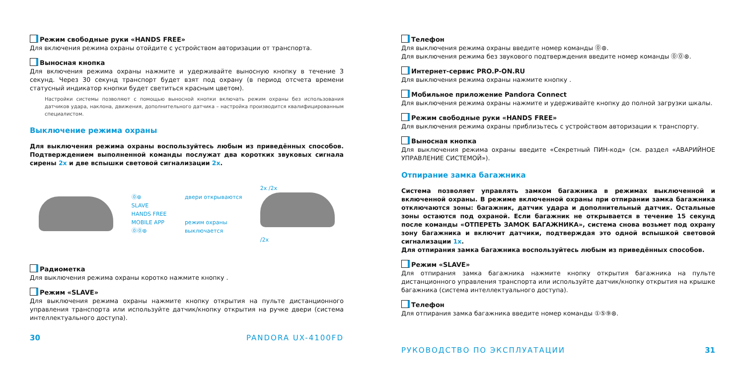Режим свободные руки «HANDS FREE»
Для включения режима охраны отойдите с устройством авторизации от транспорта.
Выносная кнопка
Для включения режима охраны нажмите и удерживайте выносную кнопку в течение 3 секунд. Через 30 секунд транспорт будет взят под охрану (в период отсчета времени статусный индикатор кнопки будет светиться красным цветом).
Настройки системы позволяют с помощью выносной кнопки включать режим охраны без использования датчиков удара, наклона, движения, дополнительного датчика – настройка производится квалифицированным специалистом.
Выключение режима охраны
Для выключения режима охраны воспользуйтесь любым из приведённых способов. Подтверждением выполненной команды послужат два коротких звуковых сигнала сирены 2x и две вспышки световой сигнализации 2x.
⓪⊛
SLAVE
HANDS FREE
MOBILE APP
⓪⓪⊛
двери открываются
режим охраны
выключается
2x /2x
/2x
Радиометка
Для выключения режима охраны коротко нажмите кнопку .
Режим «SLAVE»
Для выключения режима охраны нажмите кнопку открытия на пульте дистанционного управления транспорта или используйте датчик/кнопку открытия на ручке двери (система интеллектуального доступа).
30 PANDORA UX-4100FD
Телефон
Для выключения режима охраны введите номер команды ⓪⊛.
Для выключения режима без звукового подтверждения введите номер команды ⓪⓪⊛.
Интернет-сервис PRO.P-ON.RU
Для выключения режима охраны нажмите кнопку .
Мобильное приложение Pandora Connect
Для выключения режима охраны нажмите и удерживайте кнопку до полной загрузки шкалы.
Режим свободные руки «HANDS FREE»
Для выключения режима охраны приблизьтесь с устройством авторизации к транспорту.
Выносная кнопка
Для выключения режима охраны введите «Секретный ПИН-код» (см. раздел «АВАРИЙНОЕ УПРАВЛЕНИЕ СИСТЕМОЙ»).
Отпирание замка багажника
Система позволяет управлять замком багажника в режимах выключенной и включенной охраны. В режиме включенной охраны при отпирании замка багажника отключаются зоны: багажник, датчик удара и дополнительный датчик. Остальные зоны остаются под охраной. Если багажник не открывается в течение 15 секунд после команды «ОТПЕРЕТЬ ЗАМОК БАГАЖНИКА», система снова возьмет под охрану зону багажника и включит датчики, подтверждая это одной вспышкой световой сигнализации 1x.
Для отпирания замка багажника воспользуйтесь любым из приведённых способов.
Режим «SLAVE»
Для отпирания замка багажника нажмите кнопку открытия багажника на пульте дистанционного управления транспорта или используйте датчик/кнопку открытия на крышке багажника (система интеллектуального доступа).
Телефон
Для отпирания замка багажника введите номер команды ①⑤⑨⊛.
РУКОВОДСТВО ПО ЭКСПЛУАТАЦИИ 31